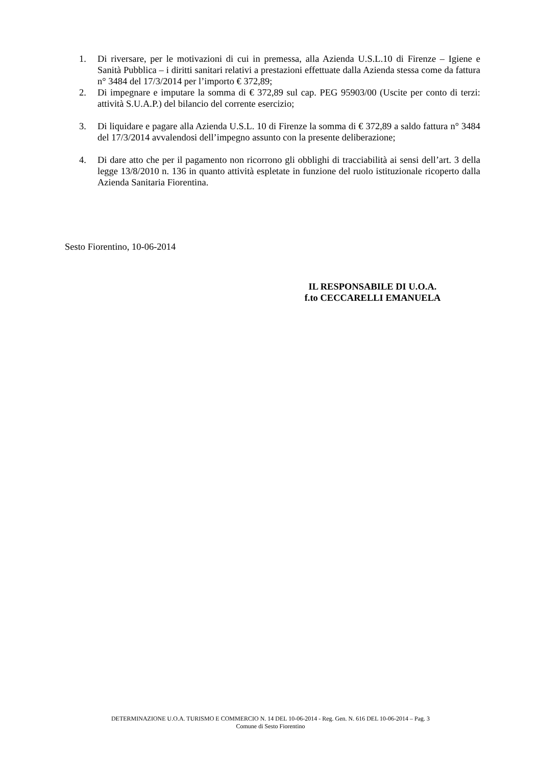1. Di riversare, per le motivazioni di cui in premessa, alla Azienda U.S.L.10 di Firenze – Igiene e Sanità Pubblica – i diritti sanitari relativi a prestazioni effettuate dalla Azienda stessa come da fattura n° 3484 del 17/3/2014 per l’importo € 372,89;
2. Di impegnare e imputare la somma di € 372,89 sul cap. PEG 95903/00 (Uscite per conto di terzi: attività S.U.A.P.) del bilancio del corrente esercizio;
3. Di liquidare e pagare alla Azienda U.S.L. 10 di Firenze la somma di € 372,89 a saldo fattura n° 3484 del 17/3/2014 avvalendosi dell’impegno assunto con la presente deliberazione;
4. Di dare atto che per il pagamento non ricorrono gli obblighi di tracciabilità ai sensi dell’art. 3 della legge 13/8/2010 n. 136 in quanto attività espletate in funzione del ruolo istituzionale ricoperto dalla Azienda Sanitaria Fiorentina.
Sesto Fiorentino, 10-06-2014
IL RESPONSABILE DI U.O.A.
f.to CECCARELLI EMANUELA
DETERMINAZIONE U.O.A. TURISMO E COMMERCIO N. 14 DEL 10-06-2014 - Reg. Gen. N. 616 DEL 10-06-2014 – Pag. 3
Comune di Sesto Fiorentino